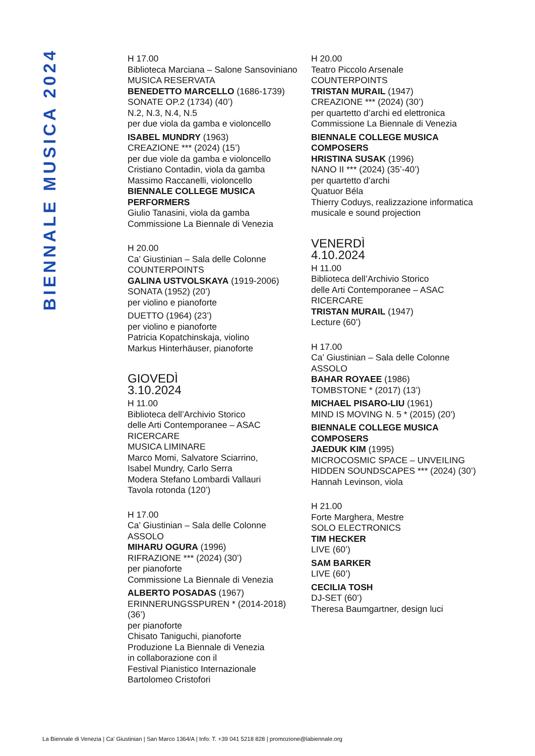BIENNALE MUSICA 2024
H 17.00
Biblioteca Marciana – Salone Sansoviniano
MUSICA RESERVATA
BENEDETTO MARCELLO (1686-1739)
SONATE OP.2 (1734) (40’)
N.2, N.3, N.4, N.5
per due viola da gamba e violoncello
ISABEL MUNDRY (1963)
CREAZIONE *** (2024) (15’)
per due viole da gamba e violoncello
Cristiano Contadin, viola da gamba
Massimo Raccanelli, violoncello
BIENNALE COLLEGE MUSICA
PERFORMERS
Giulio Tanasini, viola da gamba
Commissione La Biennale di Venezia
H 20.00
Ca’ Giustinian – Sala delle Colonne
COUNTERPOINTS
GALINA USTVOLSKAYA (1919-2006)
SONATA (1952) (20’)
per violino e pianoforte
DUETTO (1964) (23’)
per violino e pianoforte
Patricia Kopatchinskaja, violino
Markus Hinterhäuser, pianoforte
GIOVEDÌ
3.10.2024
H 11.00
Biblioteca dell’Archivio Storico
delle Arti Contemporanee – ASAC
RICERCARE
MUSICA LIMINARE
Marco Momi, Salvatore Sciarrino,
Isabel Mundry, Carlo Serra
Modera Stefano Lombardi Vallauri
Tavola rotonda (120’)
H 17.00
Ca’ Giustinian – Sala delle Colonne
ASSOLO
MIHARU OGURA (1996)
RIFRAZIONE *** (2024) (30’)
per pianoforte
Commissione La Biennale di Venezia
ALBERTO POSADAS (1967)
ERINNERUNGSSPUREN * (2014-2018)
(36’)
per pianoforte
Chisato Taniguchi, pianoforte
Produzione La Biennale di Venezia
in collaborazione con il
Festival Pianistico Internazionale
Bartolomeo Cristofori
H 20.00
Teatro Piccolo Arsenale
COUNTERPOINTS
TRISTAN MURAIL (1947)
CREAZIONE *** (2024) (30’)
per quartetto d’archi ed elettronica
Commissione La Biennale di Venezia
BIENNALE COLLEGE MUSICA
COMPOSERS
HRISTINA SUSAK (1996)
NANO II *** (2024) (35’-40’)
per quartetto d’archi
Quatuor Béla
Thierry Coduys, realizzazione informatica
musicale e sound projection
VENERDÌ
4.10.2024
H 11.00
Biblioteca dell’Archivio Storico
delle Arti Contemporanee – ASAC
RICERCARE
TRISTAN MURAIL (1947)
Lecture (60’)
H 17.00
Ca’ Giustinian – Sala delle Colonne
ASSOLO
BAHAR ROYAEE (1986)
TOMBSTONE * (2017) (13’)
MICHAEL PISARO-LIU (1961)
MIND IS MOVING N. 5 * (2015) (20’)
BIENNALE COLLEGE MUSICA
COMPOSERS
JAEDUK KIM (1995)
MICROCOSMIC SPACE – UNVEILING
HIDDEN SOUNDSCAPES *** (2024) (30’)
Hannah Levinson, viola
H 21.00
Forte Marghera, Mestre
SOLO ELECTRONICS
TIM HECKER
LIVE (60’)
SAM BARKER
LIVE (60’)
CECILIA TOSH
DJ-SET (60’)
Theresa Baumgartner, design luci
La Biennale di Venezia | Ca’ Giustinian | San Marco 1364/A | Info: T. +39 041 5218 828 | promozione@labiennale.org